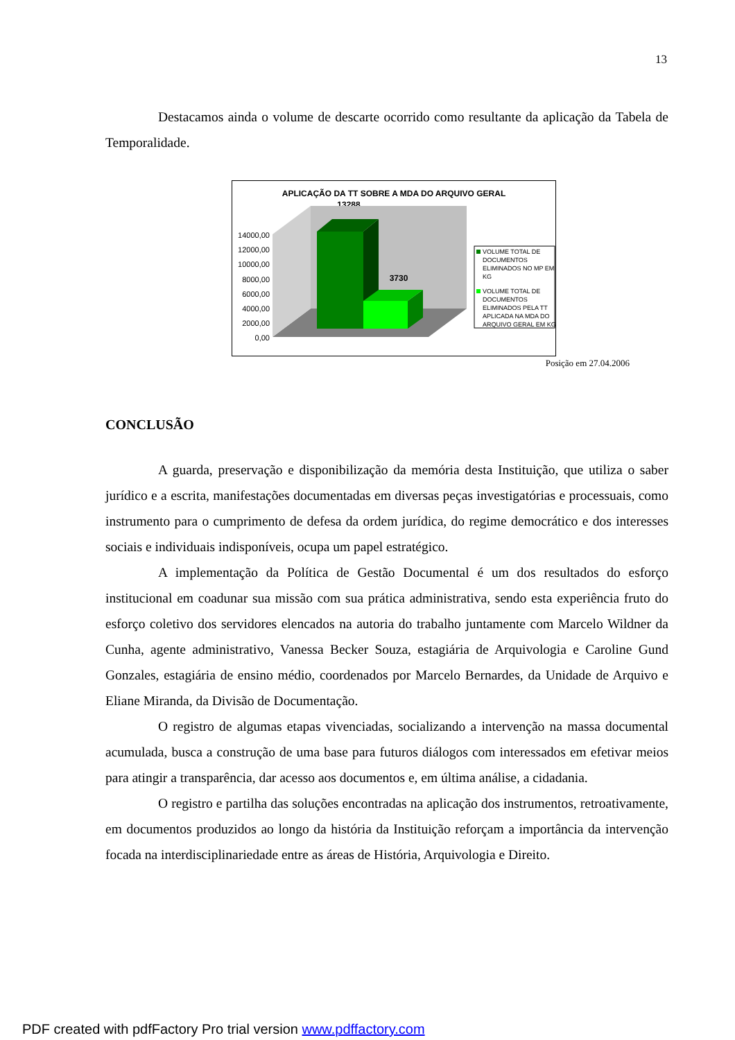13
Destacamos ainda o volume de descarte ocorrido como resultante da aplicação da Tabela de Temporalidade.
APLICAÇÃO DA TT SOBRE A MDA DO ARQUIVO GERAL
13288
3730
14000,00
12000,00
10000,00
8000,00
6000,00
4000,00
2000,00
0,00
VOLUME TOTAL DE
DOCUMENTOS
ELIMINADOS NO MP EM
KG
VOLUME TOTAL DE
DOCUMENTOS
ELIMINADOS PELA TT
APLICADA NA MDA DO
ARQUIVO GERAL EM KG
Posição em 27.04.2006
CONCLUSÃO
A guarda, preservação e disponibilização da memória desta Instituição, que utiliza o saber jurídico e a escrita, manifestações documentadas em diversas peças investigatórias e processuais, como instrumento para o cumprimento de defesa da ordem jurídica, do regime democrático e dos interesses sociais e individuais indisponíveis, ocupa um papel estratégico.
A implementação da Política de Gestão Documental é um dos resultados do esforço institucional em coadunar sua missão com sua prática administrativa, sendo esta experiência fruto do esforço coletivo dos servidores elencados na autoria do trabalho juntamente com Marcelo Wildner da Cunha, agente administrativo, Vanessa Becker Souza, estagiária de Arquivologia e Caroline Gund Gonzales, estagiária de ensino médio, coordenados por Marcelo Bernardes, da Unidade de Arquivo e Eliane Miranda, da Divisão de Documentação.
O registro de algumas etapas vivenciadas, socializando a intervenção na massa documental acumulada, busca a construção de uma base para futuros diálogos com interessados em efetivar meios para atingir a transparência, dar acesso aos documentos e, em última análise, a cidadania.
O registro e partilha das soluções encontradas na aplicação dos instrumentos, retroativamente, em documentos produzidos ao longo da história da Instituição reforçam a importância da intervenção focada na interdisciplinariedade entre as áreas de História, Arquivologia e Direito.
PDF created with pdfFactory Pro trial version www.pdffactory.com